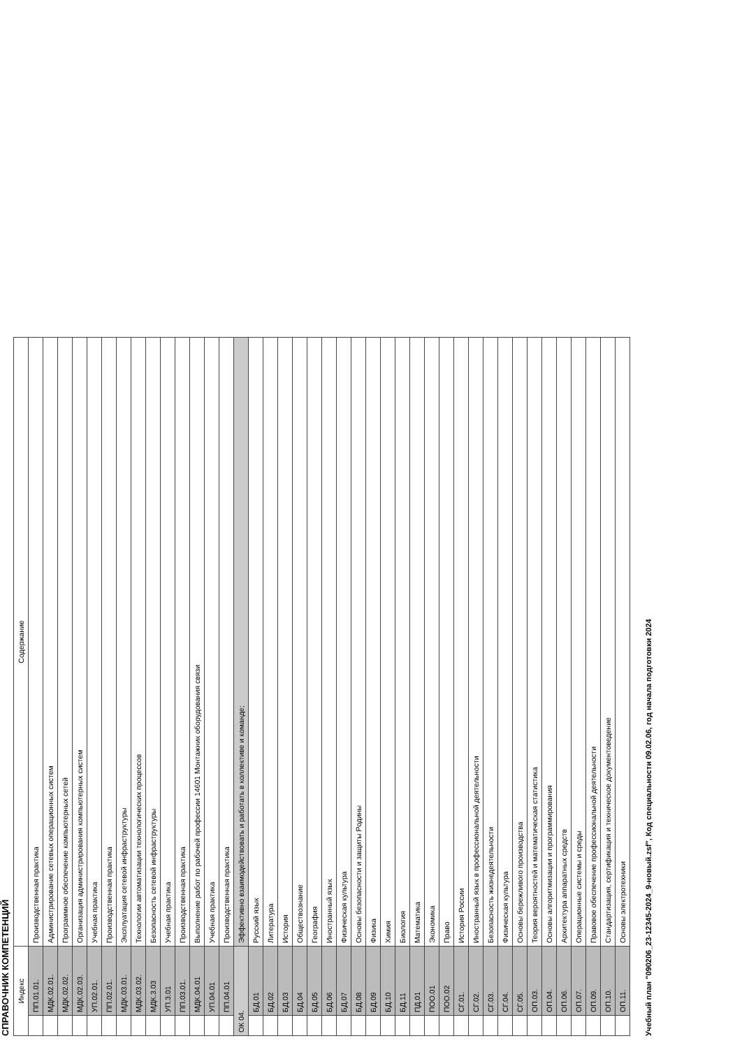СПРАВОЧНИК КОМПЕТЕНЦИЙ
| Индекс | | Содержание |
| --- | --- | --- |
| | ПП.01.01. | Производственная практика |
| | МДК.02.01. | Администрирование сетевых операционных систем |
| | МДК.02.02. | Программное обеспечение компьютерных сетей |
| | МДК.02.03. | Организация администрирования компьютерных систем |
| | УП.02.01. | Учебная практика |
| | ПП.02.01. | Производственная практика |
| | МДК.03.01. | Эксплуатация сетевой инфраструктуры |
| | МДК.03.02. | Технологии автоматизации технологических процессов |
| | МДК.3.03 | Безопасность сетевой инфраструктуры |
| | УП.3.01 | Учебная практика |
| | ПП.03.01. | Производственная практика |
| | МДК.04.01 | Выполнение работ по рабочей профессии 14601 Монтажник оборудования связи |
| | УП.04.01 | Учебная практика |
| | ПП.04.01 | Производственная практика |
| ОК 04. | | Эффективно взаимодействовать и работать в коллективе и команде; |
| | БД.01 | Русский язык |
| | БД.02 | Литература |
| | БД.03 | История |
| | БД.04 | Обществознание |
| | БД.05 | География |
| | БД.06 | Иностранный язык |
| | БД.07 | Физическая культура |
| | БД.08 | Основы безопасности и защиты Родины |
| | БД.09 | Физика |
| | БД.10 | Химия |
| | БД.11 | Биология |
| | ПД.01 | Математика |
| | ПОО.01 | Экономика |
| | ПОО.02 | Право |
| | СГ.01. | История России |
| | СГ.02. | Иностранный язык в профессиональной деятельности |
| | СГ.03. | Безопасность жизнедеятельности |
| | СГ.04. | Физическая культура |
| | СГ.05. | Основы бережливого производства |
| | ОП.03. | Теория вероятностей и математическая статистика |
| | ОП.04. | Основы алгоритмизации и программирования |
| | ОП.06. | Архитектура аппаратных средств |
| | ОП.07. | Операционные системы и среды |
| | ОП.09. | Правовое обеспечение профессиональной деятельности |
| | ОП.10. | Стандартизация, сертификация и техническое документоведение |
| | ОП.11. | Основы электротехники |
Учебный план "090206_23-12345-2024_9-новый.zsf", Код специальности 09.02.06, год начала подготовки 2024